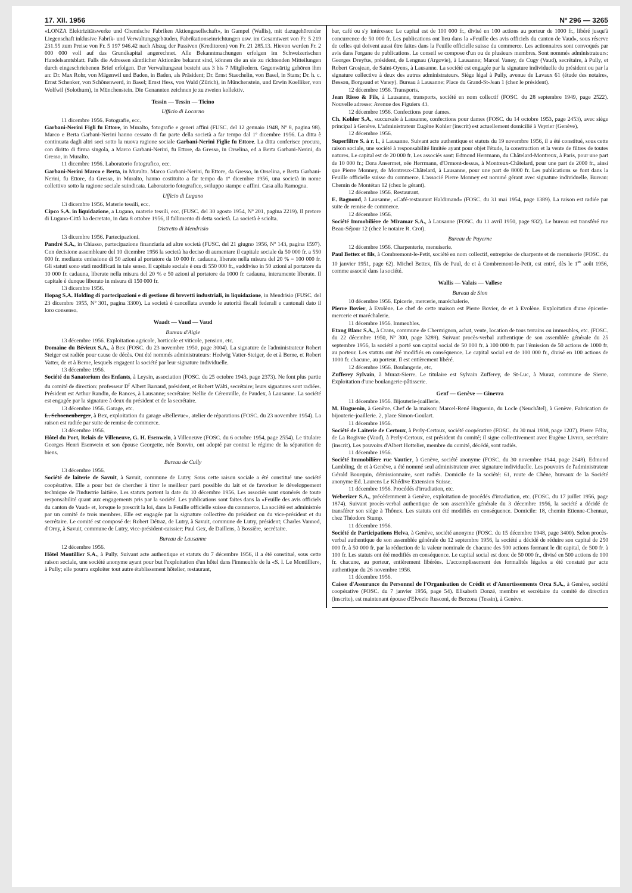17. XII. 1956 Nº 296 — 3265
«LONZA Elektrizitätswerke und Chemische Fabriken Aktiengesellschaft», in Gampel (Wallis), mit dazugehörender Liegenschaft inklusive Fabrik- und Verwaltungsgebäuden, Fabrikationseinrichtungen usw. im Gesamtwert von Fr. 5 219 231.55 zum Preise von Fr. 5 197 946.42 nach Abzug der Passiven (Kreditoren) von Fr. 21 285.13. Hievon werden Fr. 2 000 000 voll auf das Grundkapital angerechnet. Alle Bekanntmachungen erfolgen im Schweizerischen Handelsamtsblatt. Falls die Adressen sämtlicher Aktionäre bekannt sind, können die an sie zu richtenden Mitteilungen durch eingeschriebenen Brief erfolgen. Der Verwaltungsrat besteht aus 3 bis 7 Mitgliedern. Gegenwärtig gehören ihm an: Dr. Max Rohr, von Mägenwil und Baden, in Baden, als Präsident; Dr. Ernst Staechelin, von Basel, in Stans; Dr. h. c. Ernst Schenker, von Schönenwerd, in Basel; Ernst Hess, von Wald (Zürich), in Münchenstein, und Erwin Koelliker, von Wolfwil (Solothurn), in Münchenstein. Die Genannten zeichnen je zu zweien kollektiv.
Tessin — Tessin — Ticino
Ufficio di Locarno
11 dicembre 1956. Fotografie, ecc.
Garbani-Nerini Figli fu Ettore, in Muralto, fotografie e generi affini (FUSC. del 12 gennaio 1948, Nº 8, pagina 98). Marco e Berta Garbani-Nerini hanno cessato di far parte della società a far tempo dal 1º dicembre 1956. La ditta è continuata dagli altri soci sotto la nuova ragione sociale Garbani-Nerini Figlie fu Ettore. La ditta conferisce procura, con diritto di firma singola, a Marco Garbani-Nerini, fu Ettore, da Gresso, in Orselina, ed a Berta Garbani-Nerini, da Gresso, in Muralto.
11 dicembre 1956. Laboratorio fotografico, ecc.
Garbani-Nerini Marco e Berta, in Muralto. Marco Garbani-Nerini, fu Ettore, da Gresso, in Orselina, e Berta Garbani-Nerini, fu Ettore, da Gresso, in Muralto, hanno costituito a far tempo da 1º dicembre 1956, una società in nome collettivo sotto la ragione sociale suindicata. Laboratorio fotografico, sviluppo stampe e affini. Casa alla Ramogna.
Ufficio di Lugano
13 dicembre 1956. Materie tessili, ecc.
Cipco S.A. in liquidazione, a Lugano, materie tessili, ecc. (FUSC. del 30 agosto 1954, Nº 201, pagina 2219). Il pretore di Lugano-Città ha decretato, in data 8 ottobre 1956, il fallimento di detta società. La società è sciolta.
Distretto di Mendrisio
13 dicembre 1956. Partecipazioni.
Pandré S.A., in Chiasso, partecipazione finanziaria ad altre società (FUSC. del 21 giugno 1956, Nº 143, pagina 1597). Con decisione assembleare del 10 dicembre 1956 la società ha deciso di aumentare il capitale sociale da 50 000 fr. a 550 000 fr. mediante emissione di 50 azioni al portatore da 10 000 fr. cadauna, liberate nella misura del 20 % = 100 000 fr. Gli statuti sono stati modificati in tale senso. Il capitale sociale è ora di 550 000 fr., suddiviso in 50 azioni al portatore da 10 000 fr. cadauna, liberate nella misura del 20 % e 50 azioni al portatore da 1000 fr. cadauna, interamente liberate. Il capitale è dunque liberato in misura di 150 000 fr.
13 dicembre 1956.
Hopag S.A. Holding di partecipazioni e di gestione di brevetti industriali, in liquidazione, in Mendrisio (FUSC. del 23 dicembre 1955, Nº 301, pagina 3300). La società è cancellata avendo le autorità fiscali federali e cantonali dato il loro consenso.
Waadt — Vaud — Vaud
Bureau d'Aigle
13 décembre 1956. Exploitation agricole, horticole et viticole, pension, etc.
Domaine du Bévieux S.A., à Bex (FOSC. du 23 novembre 1950, page 3004). La signature de l'administrateur Robert Steiger est radiée pour cause de décès. Ont été nommés administrateurs: Hedwig Vatter-Steiger, de et à Berne, et Robert Vatter, de et à Berne, lesquels engagent la société par leur signature individuelle.
13 décembre 1956.
Société du Sanatorium des Enfants, à Leysin, association (FOSC. du 25 octobre 1943, page 2373). Ne font plus partie du comité de direction: professeur D<sup>r</sup> Albert Barraud, président, et Robert Wälti, secrétaire; leurs signatures sont radiées. Président est Arthur Randin, de Rances, à Lausanne; secrétaire: Nellie de Cérenville, de Paudex, à Lausanne. La société est engagée par la signature à deux du président et de la secrétaire.
13 décembre 1956. Garage, etc.
L. Schoenenberger, à Bex, exploitation du garage «Bellevue», atelier de réparations (FOSC. du 23 novembre 1954). La raison est radiée par suite de remise de commerce.
13 décembre 1956.
Hôtel du Port, Relais de Villeneuve, G. H. Esenwein, à Villeneuve (FOSC. du 6 octobre 1954, page 2554). Le titulaire Georges Henri Esenwein et son épouse Georgette, née Bonvin, ont adopté par contrat le régime de la séparation de biens.
Bureau de Cully
13 décembre 1956.
Société de laiterie de Savuit, à Savuit, commune de Lutry. Sous cette raison sociale a été constitué une société coopérative. Elle a pour but de chercher à tirer le meilleur parti possible du lait et de favoriser le développement technique de l'industrie laitière. Les statuts portent la date du 10 décembre 1956. Les associés sont exonérés de toute responsabilité quant aux engagements pris par la société. Les publications sont faites dans la «Feuille des avis officiels du canton de Vaud» et, lorsque le prescrit la loi, dans la Feuille officielle suisse du commerce. La société est administrée par un comité de trois membres. Elle est engagée par la signature collective du président ou du vice-président et du secrétaire. Le comité est composé de: Robert Détraz, de Lutry, à Savuit, commune de Lutry, président; Charles Vannod, d'Orny, à Savuit, commune de Lutry, vice-président-caissier; Paul Gex, de Daillens, à Bossière, secrétaire.
Bureau de Lausanne
12 décembre 1956.
Hôtel Montillier S.A., à Pully. Suivant acte authentique et statuts du 7 décembre 1956, il a été constitué, sous cette raison sociale, une société anonyme ayant pour but l'exploitation d'un hôtel dans l'immeuble de la «S. I. Le Montillier», à Pully; elle pourra exploiter tout autre établissement hôtelier, restaurant,
bar, café ou s'y intéresser. Le capital est de 100 000 fr., divisé en 100 actions au porteur de 1000 fr., libéré jusqu'à concurrence de 50 000 fr. Les publications ont lieu dans la «Feuille des avis officiels du canton de Vaud», sous réserve de celles qui doivent aussi être faites dans la Feuille officielle suisse du commerce. Les actionnaires sont convoqués par avis dans l'organe de publications. Le conseil se compose d'un ou de plusieurs membres. Sont nommés administrateurs: Georges Dreyfus, président, de Lengnau (Argovie), à Lausanne; Marcel Vaney, de Cugy (Vaud), secrétaire, à Pully, et Robert Grosjean, de Saint-Oyens, à Lausanne. La société est engagée par la signature individuelle du président ou par la signature collective à deux des autres administrateurs. Siège légal à Pully, avenue de Lavaux 61 (étude des notaires, Besson, Borgeaud et Vaney). Bureau à Lausanne: Place du Grand-St-Jean 1 (chez le président).
12 décembre 1956. Transports.
Jean Risso & Fils, à Lausanne, transports, société en nom collectif (FOSC. du 28 septembre 1949, page 2522). Nouvelle adresse: Avenue des Figuiers 43.
12 décembre 1956. Confections pour dames.
Ch. Kohler S.A., succursale à Lausanne, confections pour dames (FOSC. du 14 octobre 1953, page 2453), avec siège principal à Genève. L'administrateur Eugène Kohler (inscrit) est actuellement domicilié à Veyrier (Genève).
12 décembre 1956.
Superfiltre S. à r. l., à Lausanne. Suivant acte authentique et statuts du 19 novembre 1956, il a été constitué, sous cette raison sociale, une société à responsabilité limitée ayant pour objet l'étude, la construction et la vente de filtres de toutes natures. Le capital est de 20 000 fr. Les associés sont: Edmond Herrmann, du Châtelard-Montreux, à Paris, pour une part de 10 000 fr.; Dora Ansermet, née Herrmann, d'Ormont-dessus, à Montreux-Châtelard, pour une part de 2000 fr., ainsi que Pierre Monney, de Montreux-Châtelard, à Lausanne, pour une part de 8000 fr. Les publications se font dans la Feuille officielle suisse du commerce. L'associé Pierre Monney est nommé gérant avec signature individuelle. Bureau: Chemin de Montétan 12 (chez le gérant).
12 décembre 1956. Restaurant.
E. Bagnoud, à Lausanne, «Café-restaurant Haldimand» (FOSC. du 31 mai 1954, page 1389). La raison est radiée par suite de remise de commerce.
12 décembre 1956.
Société Immobilière de Miramar S.A., à Lausanne (FOSC. du 11 avril 1950, page 932). Le bureau est transféré rue Beau-Séjour 12 (chez le notaire R. Crot).
Bureau de Payerne
12 décembre 1956. Charpenterie, menuiserie.
Paul Bettex et fils, à Combremont-le-Petit, société en nom collectif, entreprise de charpente et de menuiserie (FOSC. du 10 janvier 1951, page 62). Michel Bettex, fils de Paul, de et à Combremont-le-Petit, est entré, dès le 1<sup>er</sup> août 1956, comme associé dans la société.
Wallis — Valais — Vallese
Bureau de Sion
10 décembre 1956. Epicerie, mercerie, maréchalerie.
Pierre Bovier, à Evolène. Le chef de cette maison est Pierre Bovier, de et à Evolène. Exploitation d'une épicerie-mercerie et maréchalerie.
11 décembre 1956. Immeubles.
Etang Blanc S.A., à Crans, commune de Chermignon, achat, vente, location de tous terrains ou immeubles, etc. (FOSC. du 22 décembre 1950, Nº 300, page 3289). Suivant procès-verbal authentique de son assemblée générale du 25 septembre 1956, la société a porté son capital social de 50 000 fr. à 100 000 fr. par l'émission de 50 actions de 1000 fr. au porteur. Les statuts ont été modifiés en conséquence. Le capital social est de 100 000 fr., divisé en 100 actions de 1000 fr. chacune, au porteur. Il est entièrement libéré.
12 décembre 1956. Boulangerie, etc.
Zufferey Sylvain, à Muraz-Sierre. Le titulaire est Sylvain Zufferey, de St-Luc, à Muraz, commune de Sierre. Exploitation d'une boulangerie-pâtisserie.
Genf — Genève — Ginevra
11 décembre 1956. Bijouterie-joaillerie.
M. Huguenin, à Genève. Chef de la maison: Marcel-René Huguenin, du Locle (Neuchâtel), à Genève. Fabrication de bijouterie-joaillerie. 2, place Simon-Goulart.
11 décembre 1956.
Société de Laiterie de Certoux, à Perly-Certoux, société coopérative (FOSC. du 30 mai 1938, page 1207). Pierre Félix, de La Rogivue (Vaud), à Perly-Certoux, est président du comité; il signe collectivement avec Eugène Livron, secrétaire (inscrit). Les pouvoirs d'Albert Hottelier, membre du comité, décédé, sont radiés.
11 décembre 1956.
Société Immobilière rue Vautier, à Genève, société anonyme (FOSC. du 30 novembre 1944, page 2648). Edmond Lambling, de et à Genève, a été nommé seul administrateur avec signature individuelle. Les pouvoirs de l'administrateur Gérald Bourquin, démissionnaire, sont radiés. Domicile de la société: 61, route de Chêne, bureaux de la Société anonyme Ed. Laurens Le Khédive Extension Suisse.
11 décembre 1956. Procédés d'irradiation, etc.
Weberizer S.A., précédemment à Genève, exploitation de procédés d'irradiation, etc. (FOSC. du 17 juillet 1956, page 1874). Suivant procès-verbal authentique de son assemblée générale du 3 décembre 1956, la société a décidé de transférer son siège à Thônex. Les statuts ont été modifiés en conséquence. Domicile: 18, chemin Etienne-Chennaz, chez Théodore Stump.
11 décembre 1956.
Société de Participations Helva, à Genève, société anonyme (FOSC. du 15 décembre 1948, page 3400). Selon procès-verbal authentique de son assemblée générale du 12 septembre 1956, la société a décidé de réduire son capital de 250 000 fr. à 50 000 fr. par la réduction de la valeur nominale de chacune des 500 actions formant le dit capital, de 500 fr. à 100 fr. Les statuts ont été modifiés en conséquence. Le capital social est donc de 50 000 fr., divisé en 500 actions de 100 fr. chacune, au porteur, entièrement libérées. L'accomplissement des formalités légales a été constaté par acte authentique du 26 novembre 1956.
11 décembre 1956.
Caisse d'Assurance du Personnel de l'Organisation de Crédit et d'Amortissements Orca S.A., à Genève, société coopérative (FOSC. du 7 janvier 1956, page 54). Elisabeth Donzé, membre et secrétaire du comité de direction (inscrite), est maintenant épouse d'Elvezio Rusconi, de Berzona (Tessin), à Genève.